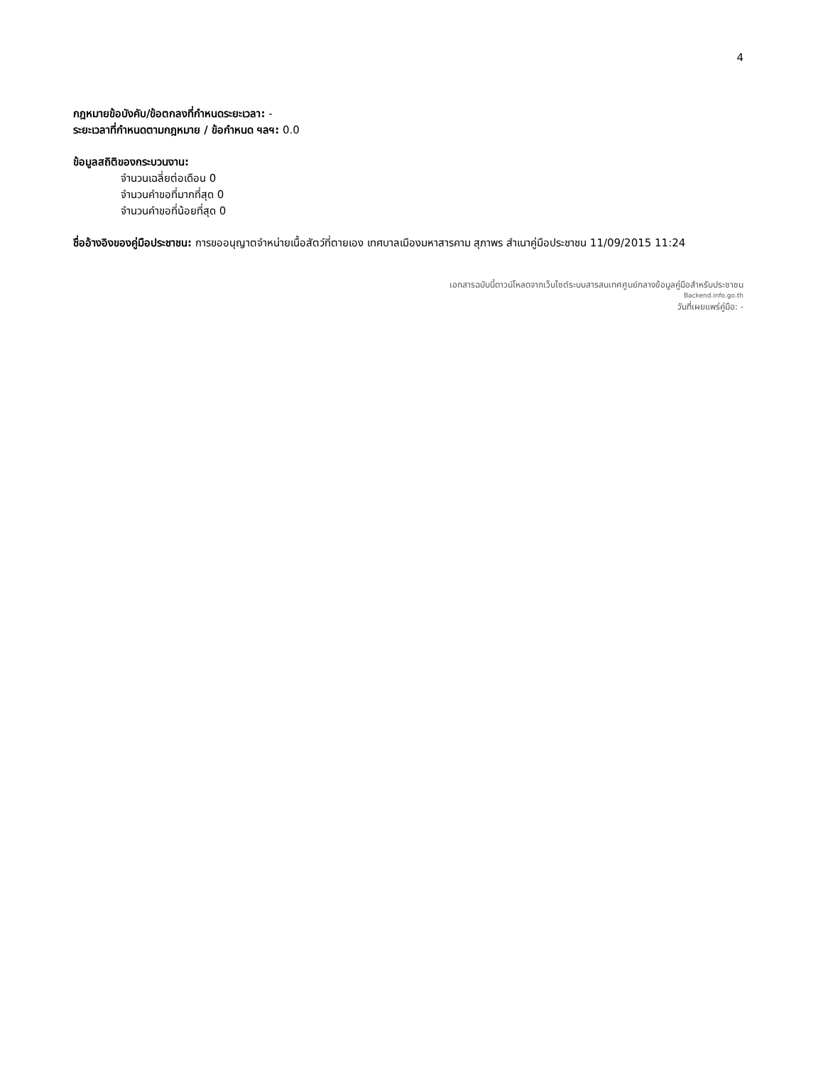4
กฎหมายข้อบังคับ/ข้อตกลงที่กำหนดระยะเวลา: -
ระยะเวลาที่กำหนดตามกฎหมาย / ข้อกำหนด ฯลฯ: 0.0
ข้อมูลสถิติของกระบวนงาน:
จำนวนเฉลี่ยต่อเดือน 0
จำนวนคำขอที่มากที่สุด 0
จำนวนคำขอที่น้อยที่สุด 0
ชื่ออ้างอิงของคู่มือประชาชน: การขออนุญาตจำหน่ายเนื้อสัตว์ที่ตายเอง เทศบาลเมืองมหาสารคาม สุภาพร สำเนาคู่มือประชาชน 11/09/2015 11:24
เอกสารฉบับนี้ดาวน์โหลดจากเว็บไซต์ระบบสารสนเทศศูนย์กลางข้อมูลคู่มือสำหรับประชาชน
Backend.info.go.th
วันที่เผยแพร่คู่มือ: -